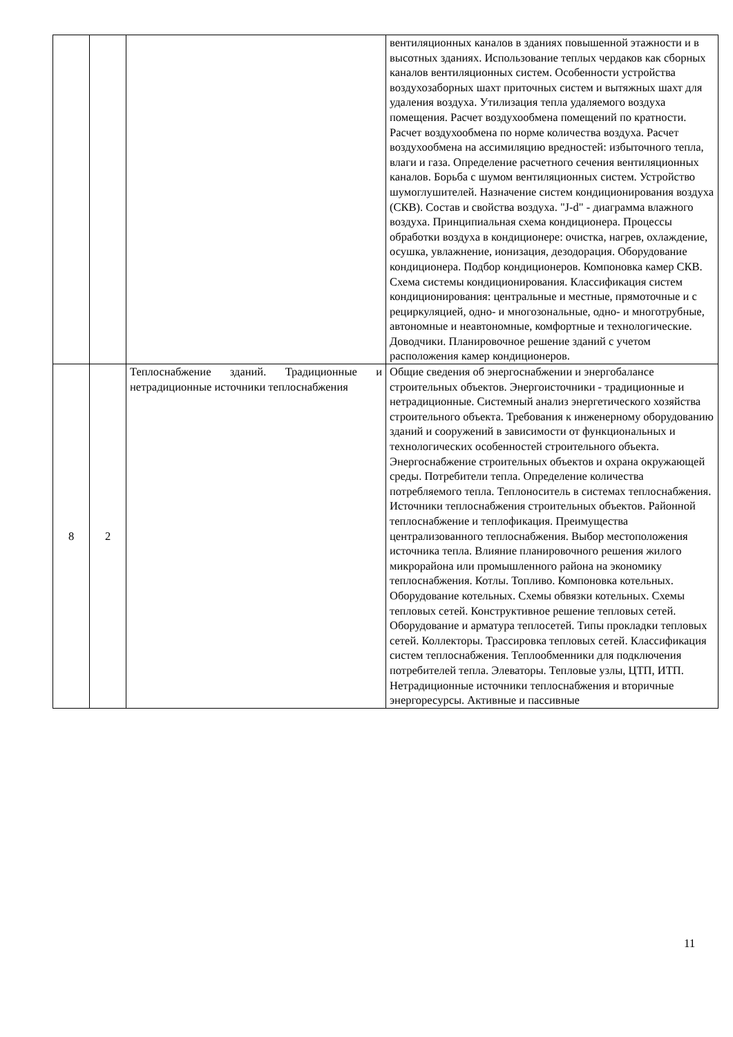| | | | вентиляционных каналов в зданиях повышенной этажности и в высотных зданиях. Использование теплых чердаков как сборных каналов вентиляционных систем. Особенности устройства воздухозаборных шахт приточных систем и вытяжных шахт для удаления воздуха. Утилизация тепла удаляемого воздуха помещения. Расчет воздухообмена помещений по кратности. Расчет воздухообмена по норме количества воздуха. Расчет воздухообмена на ассимиляцию вредностей: избыточного тепла, влаги и газа. Определение расчетного сечения вентиляционных каналов. Борьба с шумом вентиляционных систем. Устройство шумоглушителей. Назначение систем кондиционирования воздуха (СКВ). Состав и свойства воздуха. "J-d" - диаграмма влажного воздуха. Принципиальная схема кондиционера. Процессы обработки воздуха в кондиционере: очистка, нагрев, охлаждение, осушка, увлажнение, ионизация, дезодорация. Оборудование кондиционера. Подбор кондиционеров. Компоновка камер СКВ. Схема системы кондиционирования. Классификация систем кондиционирования: центральные и местные, прямоточные и с рециркуляцией, одно- и многозональные, одно- и многотрубные, автономные и неавтономные, комфортные и технологические. Доводчики. Планировочное решение зданий с учетом расположения камер кондиционеров. |
| 8 | 2 | Теплоснабжение зданий. Традиционные и нетрадиционные источники теплоснабжения | Общие сведения об энергоснабжении и энергобалансе строительных объектов. Энергоисточники - традиционные и нетрадиционные. Системный анализ энергетического хозяйства строительного объекта. Требования к инженерному оборудованию зданий и сооружений в зависимости от функциональных и технологических особенностей строительного объекта. Энергоснабжение строительных объектов и охрана окружающей среды. Потребители тепла. Определение количества потребляемого тепла. Теплоноситель в системах теплоснабжения. Источники теплоснабжения строительных объектов. Районной теплоснабжение и теплофикация. Преимущества централизованного теплоснабжения. Выбор местоположения источника тепла. Влияние планировочного решения жилого микрорайона или промышленного района на экономику теплоснабжения. Котлы. Топливо. Компоновка котельных. Оборудование котельных. Схемы обвязки котельных. Схемы тепловых сетей. Конструктивное решение тепловых сетей. Оборудование и арматура теплосетей. Типы прокладки тепловых сетей. Коллекторы. Трассировка тепловых сетей. Классификация систем теплоснабжения. Теплообменники для подключения потребителей тепла. Элеваторы. Тепловые узлы, ЦТП, ИТП. Нетрадиционные источники теплоснабжения и вторичные энергоресурсы. Активные и пассивные |
11